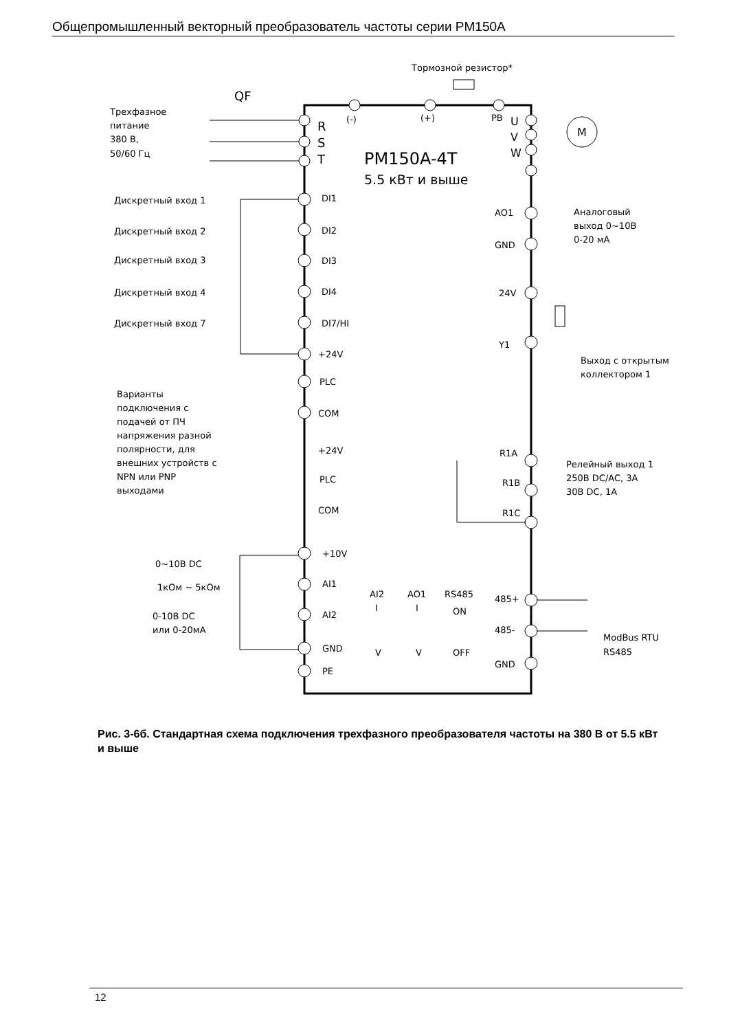Общепромышленный векторный преобразователь частоты серии PM150A
Тормозной резистор*
QF
Трехфазное
питание
380 В,
50/60 Гц
R
S
T
(-)
(+)
PB
U
V
W
M
PM150A-4T
5.5 кВт и выше
Дискретный вход 1
Дискретный вход 2
Дискретный вход 3
Дискретный вход 4
Дискретный вход 7
DI1
DI2
DI3
DI4
DI7/HI
+24V
PLC
COM
+24V
PLC
COM
Варианты
подключения с
подачей от ПЧ
напряжения разной
полярности, для
внешних устройств с
NPN или PNP
выходами
AO1
GND
24V
Y1
Аналоговый
выход 0~10В
0-20 мА
Выход с открытым
коллектором 1
R1A
R1B
R1C
Релейный выход 1
250В DC/AC, 3A
30В DC, 1A
+10V
AI1
AI2
GND
PE
0~10В DC
1кОм ~ 5кОм
0-10В DC
или 0-20мА
AI2
AO1
RS485
I
I
ON
V
V
OFF
485+
485-
GND
ModBus RTU
RS485
Рис. 3-6б. Стандартная схема подключения трехфазного преобразователя частоты на 380 В от 5.5 кВт и выше
12